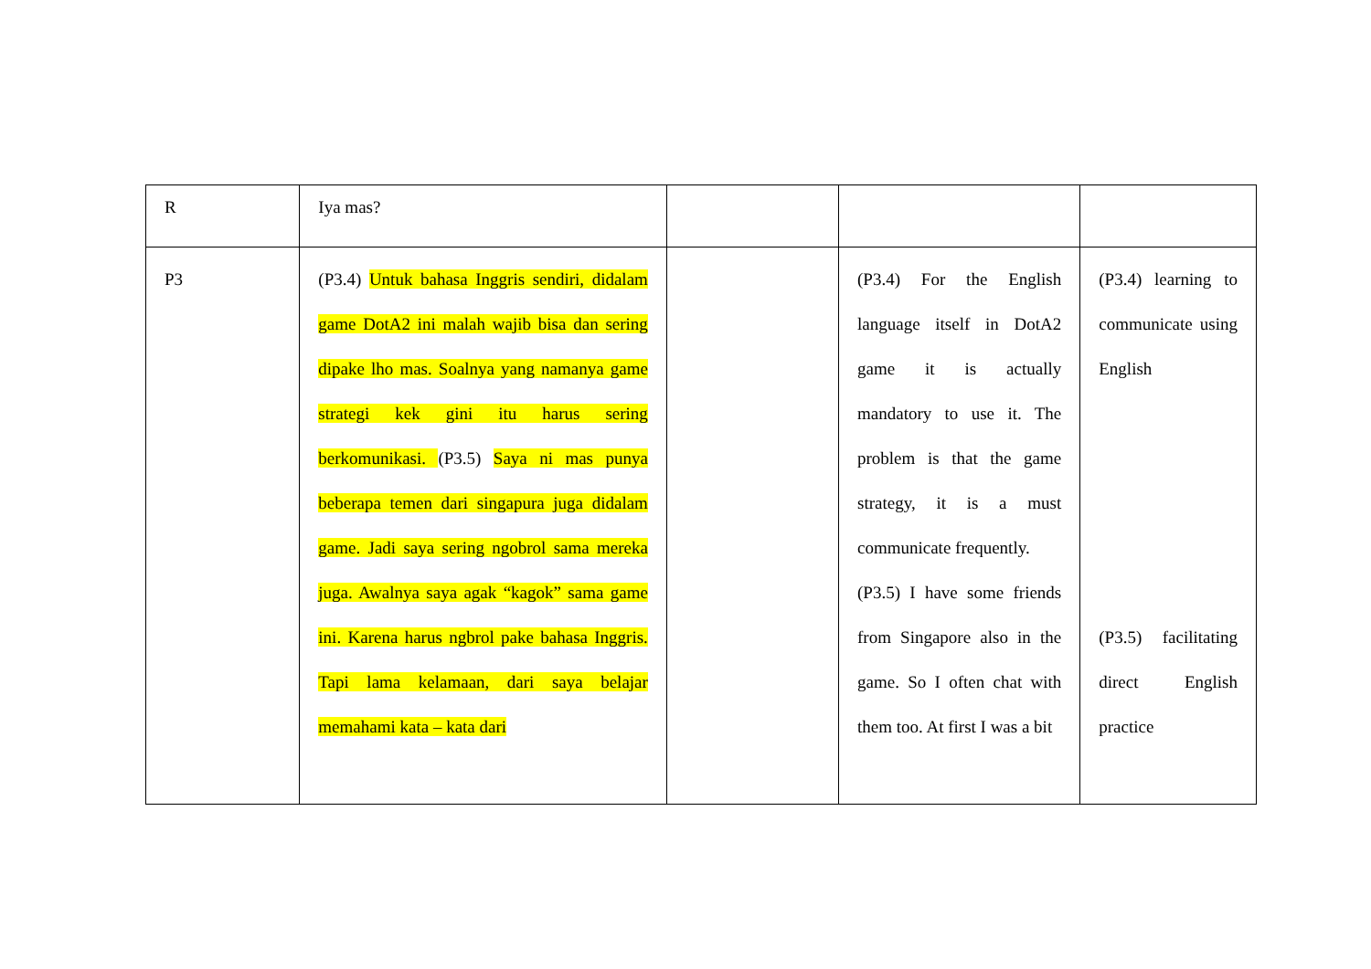| R | Iya mas? | | | |
| P3 | (P3.4) Untuk bahasa Inggris sendiri, didalam game DotA2 ini malah wajib bisa dan sering dipake lho mas. Soalnya yang namanya game strategi kek gini itu harus sering berkomunikasi. (P3.5) Saya ni mas punya beberapa temen dari singapura juga didalam game. Jadi saya sering ngobrol sama mereka juga. Awalnya saya agak “kagok” sama game ini. Karena harus ngbrol pake bahasa Inggris. Tapi lama kelamaan, dari saya belajar memahami kata – kata dari | | (P3.4) For the English language itself in DotA2 game it is actually mandatory to use it. The problem is that the game strategy, it is a must communicate frequently. (P3.5) I have some friends from Singapore also in the game. So I often chat with them too. At first I was a bit | (P3.4) learning to communicate using English (P3.5) facilitating direct English practice |